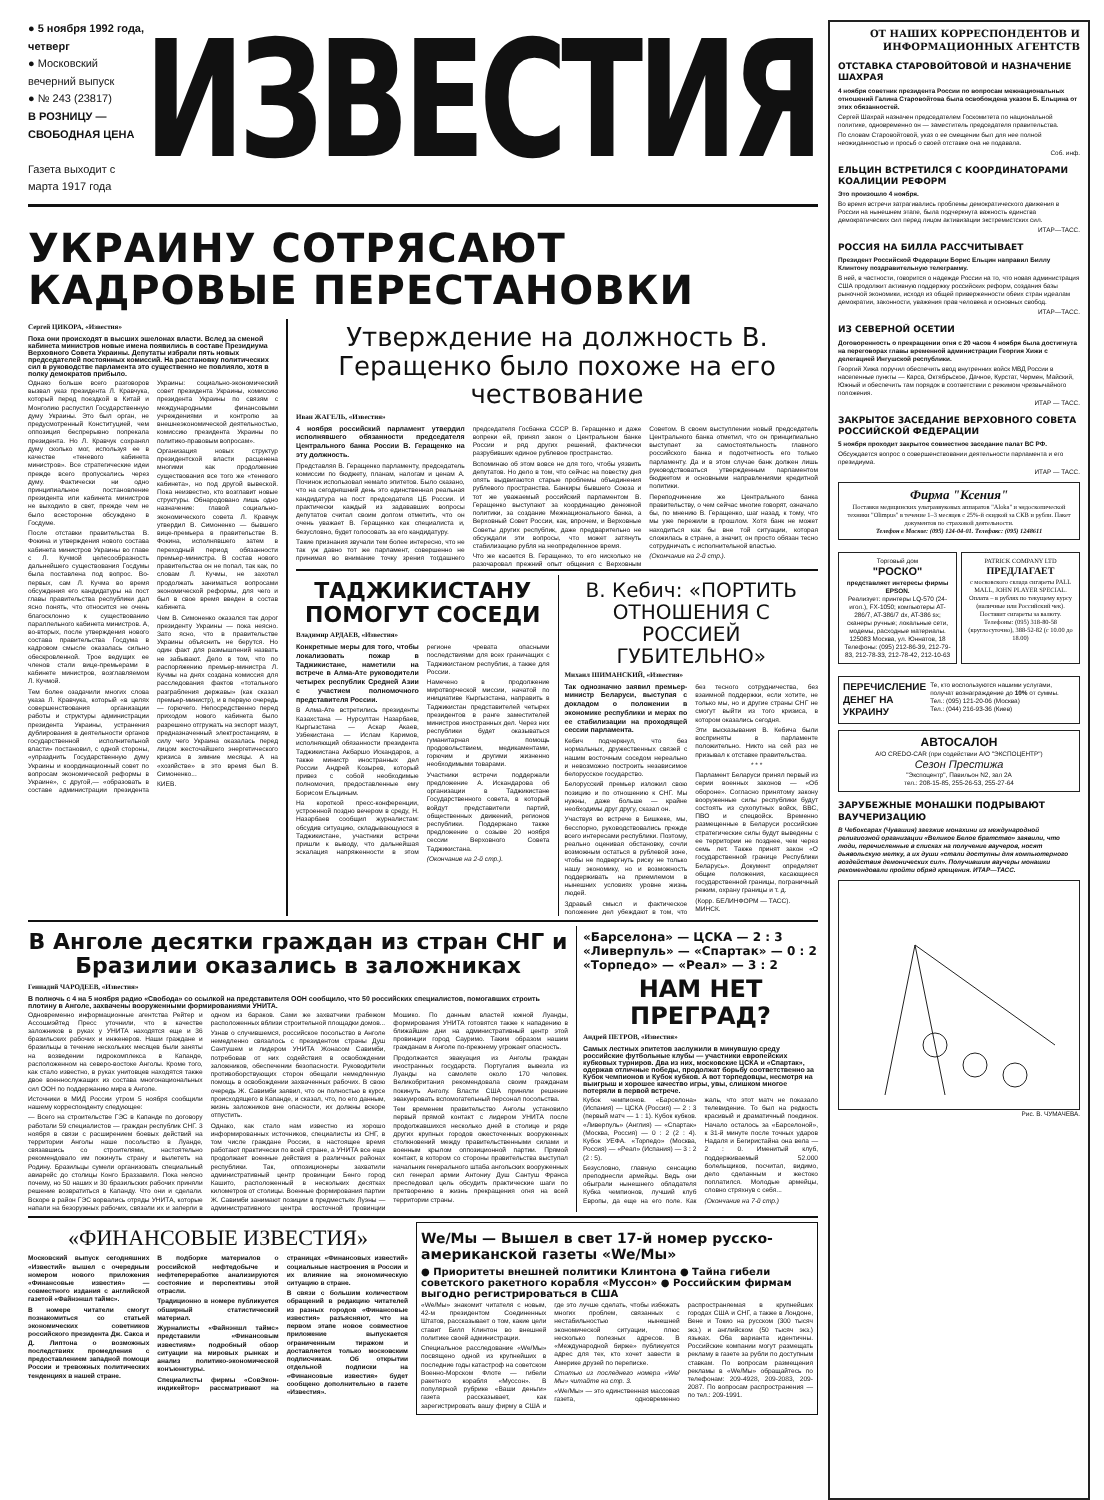● 5 ноября 1992 года, четверг
● Московский вечерний выпуск
● № 243 (23817)
В РОЗНИЦУ — СВОБОДНАЯ ЦЕНА
Газета выходит с марта 1917 года
ИЗВЕСТИЯ
УКРАИНУ СОТРЯСАЮТ
КАДРОВЫЕ ПЕРЕСТАНОВКИ
Сергей ЦИКОРА, «Известия»
Пока они происходят в высших эшелонах власти. Вслед за сменой кабинета министров новые имена появились в составе Президиума Верховного Совета Украины. Депутаты избрали пять новых председателей постоянных комиссий. На расстановку политических сил в руководстве парламента это существенно не повлияло, хотя в полку демократов прибыло.
Однако больше всего разговоров вызвал указ президента Л. Кравчука, который перед поездкой в Китай и Монголию распустил Государственную думу Украины. Это был орган, не предусмотренный Конституцией, чем оппозиция беспрерывно попрекала президента. Но Л. Кравчук сохранял думу сколько мог, используя ее в качестве «теневого кабинета министров». Все стратегические идеи прежде всего пропускались через думу. Фактически ни одно принципиальное постановление президента или кабинета министров не выходило в свет, прежде чем не было всесторонне обсуждено в Госдуме.
После отставки правительства В. Фокина и утверждения нового состава кабинета министров Украины во главе с Л. Кучмой целесообразность дальнейшего существования Госдумы была поставлена под вопрос. Во-первых, сам Л. Кучма во время обсуждения его кандидатуры на пост главы правительства республики дал ясно понять, что относится не очень благосклонно к существованию параллельного кабинета министров. А, во-вторых, после утверждения нового состава правительства Госдума в кадровом смысле оказалась сильно обескровленной. Трое ведущих ее членов стали вице-премьерами в кабинете министров, возглавляемом Л. Кучмой.
Тем более озадачили многих слова указа Л. Кравчука, который «в целях совершенствования организации работы и структуры администрации президента Украины, устранения дублирования в деятельности органов государственной исполнительной власти» постановил, с одной стороны, «упразднить Государственную думу Украины и координационный совет по вопросам экономической реформы в Украине», с другой,— «образовать в составе администрации президента Украины: социально-экономический совет президента Украины, комиссию президента Украины по связям с международными финансовыми учреждениями и контролю за внешнеэкономической деятельностью, комиссию президента Украины по политико-правовым вопросам».
Организация новых структур президентской власти расценена многими как продолжение существования все того же «теневого кабинета», но под другой вывеской. Пока неизвестно, кто возглавит новые структуры. Обнародовано лишь одно назначение: главой социально-экономического совета Л. Кравчук утвердил В. Симоненко — бывшего вице-премьера в правительстве В. Фокина, исполнявшего затем в переходный период обязанности премьер-министра. В состав нового правительства он не попал, так как, по словам Л. Кучмы, не захотел продолжать заниматься вопросами экономической реформы, для чего и был в свое время введен в состав кабинета.
Чем В. Симоненко оказался так дорог президенту Украины — пока неясно. Зато ясно, что в правительстве Украины объяснить не берутся. Но один факт для размышлений назвать не забывают. Дело в том, что по распоряжению премьер-министра Л. Кучмы на днях создана комиссия для расследования фактов «тотального разграбления державы» (как сказал премьер-министр), и в первую очередь — горючего. Непосредственно перед приходом нового кабинета было разрешено отгружать на экспорт мазут, предназначенный электростанциям, в силу чего Украина оказалась перед лицом жесточайшего энергетического кризиса в зимние месяцы. А на «хозяйстве» в это время был В. Симоненко...
КИЕВ.
Утверждение на должность В. Геращенко было похоже на его чествование
Иван ЖАГЕЛЬ, «Известия»
4 ноября российский парламент утвердил исполнявшего обязанности председателя Центрального банка России В. Геращенко на эту должность.
Представляя В. Геращенко парламенту, председатель комиссии по бюджету, планам, налогам и ценам А. Починок использовал немало эпитетов. Было сказано, что на сегодняшний день это единственная реальная кандидатура на пост председателя ЦБ России. И практически каждый из задававших вопросы депутатов считал своим долгом отметить, что он очень уважает В. Геращенко как специалиста и, безусловно, будет голосовать за его кандидатуру.
Такие признания звучали тем более интересно, что не так уж давно тот же парламент, совершенно не принимая во внимание точку зрения тогдашнего председателя Госбанка СССР В. Геращенко и даже вопреки ей, принял закон о Центральном банке России и ряд других решений, фактически разрубивших единое рублевое пространство.
Вспоминаю об этом вовсе не для того, чтобы уязвить депутатов. Но дело в том, что сейчас на повестку дня опять выдвигаются старые проблемы объединения рублевого пространства. Банкиры бывшего Союза и тот же уважаемый российский парламентом В. Геращенко выступают за координацию денежной политики, за создание Межнационального банка, а Верховный Совет России, как, впрочем, и Верховные Советы других республик, даже предварительно не обсуждали эти вопросы, что может затянуть стабилизацию рубля на неопределенное время.
Что же касается В. Геращенко, то его нисколько не разочаровал прежний опыт общения с Верховным Советом. В своем выступлении новый председатель Центрального банка отметил, что он принципиально выступает за самостоятельность главного российского банка и подотчетность его только парламенту. Да и в этом случае банк должен лишь руководствоваться утвержденным парламентом бюджетом и основными направлениями кредитной политики.
Переподчинение же Центрального банка правительству, о чем сейчас многие говорят, означало бы, по мнению В. Геращенко, шаг назад, к тому, что мы уже пережили в прошлом. Хотя банк не может находиться как бы вне той ситуации, которая сложилась в стране, а значит, он просто обязан тесно сотрудничать с исполнительной властью.
(Окончание на 2-й стр.).
ТАДЖИКИСТАНУ ПОМОГУТ СОСЕДИ
Владимир АРДАЕВ, «Известия»
Конкретные меры для того, чтобы локализовать пожар в Таджикистане, наметили на встрече в Алма-Ате руководители четырех республик Средней Азии с участием полномочного представителя России.
В Алма-Ате встретились президенты Казахстана — Нурсултан Назарбаев, Кыргызстана — Аскар Акаев, Узбекистана — Ислам Каримов, исполняющий обязанности президента Таджикистана Акбаршо Искандаров, а также министр иностранных дел России Андрей Козырев, который привез с собой необходимые полномочия, предоставленные ему Борисом Ельциным.
На короткой пресс-конференции, устроенной поздно вечером в среду, Н. Назарбаев сообщил журналистам: обсудив ситуацию, складывающуюся в Таджикистане, участники встречи пришли к выводу, что дальнейшая эскалация напряженности в этом регионе чревата опасными последствиями для всех граничащих с Таджикистаном республик, а также для России.
Намечено в продолжение миротворческой миссии, начатой по инициативе Кыргызстана, направить в Таджикистан представителей четырех президентов в ранге заместителей министров иностранных дел. Через них республики будет оказываться гуманитарная помощь продовольствием, медикаментами, горючим и другими жизненно необходимыми товарами.
Участники встречи поддержали предложение А. Искандарова об организации в Таджикистане Государственного совета, в который войдут представители партий, общественных движений, регионов республики. Поддержано также предложение о созыве 20 ноября сессии Верховного Совета Таджикистана.
(Окончание на 2-й стр.).
В. Кебич: «ПОРТИТЬ ОТНОШЕНИЯ С РОССИЕЙ ГУБИТЕЛЬНО»
Михаил ШИМАНСКИЙ, «Известия»
Так однозначно заявил премьер-министр Беларуси, выступая с докладом о положении в экономике республики и мерах по ее стабилизации на проходящей сессии парламента.
Кебич подчеркнул, что без нормальных, дружественных связей с нашим восточным соседом нереально и невозможно построить независимое белорусское государство.
Белорусский премьер изложил свою позицию и по отношению к СНГ. Мы нужны, даже больше — крайне необходимы друг другу, сказал он.
Участвуя во встрече в Бишкеке, мы, бесспорно, руководствовались прежде всего интересами республики. Поэтому, реально оценивая обстановку, сочли возможным остаться в рублевой зоне, чтобы не подвергнуть риску не только нашу экономику, но и возможность поддерживать на приемлемом в нынешних условиях уровне жизнь людей.
Здравый смысл и фактическое положение дел убеждают в том, что без тесного сотрудничества, без взаимной поддержки, если хотите, не только мы, но и другие страны СНГ не смогут выйти из того кризиса, в котором оказались сегодня.
Эти высказывания В. Кебича были восприняты в парламенте положительно. Никто на сей раз не призывал к отставке правительства.
* * *
Парламент Беларуси принял первый из серии военных законов — «Об обороне». Согласно принятому закону вооруженные силы республики будут состоять из сухопутных войск, ВВС, ПВО и спецвойск. Временно размещенные в Беларуси российские стратегические силы будут выведены с ее территории не позднее, чем через семь лет. Также принят закон «О государственной границе Республики Беларусь». Документ определяет общие положения, касающиеся государственной границы, пограничный режим, охрану границы и т. д.
(Корр. БЕЛИНФОРМ — ТАСС).
МИНСК.
В Анголе десятки граждан из стран СНГ и Бразилии оказались в заложниках
Геннадий ЧАРОДЕЕВ, «Известия»
В полночь с 4 на 5 ноября радио «Свобода» со ссылкой на представителя ООН сообщило, что 50 российских специалистов, помогавших строить плотину в Анголе, захвачены вооруженными формированиями УНИТА.
Одновременно информационные агентства Рейтер и Ассошиэйтед Пресс уточнили, что в качестве заложников в руках у УНИТА находятся еще и 36 бразильских рабочих и инженеров. Наши граждане и бразильцы в течение нескольких месяцев были заняты на возведении гидрокомплекса в Капанде, расположенном на северо-востоке Анголы. Кроме того, как стало известно, в руках унитовцев находятся также двое военнослужащих из состава многонациональных сил ООН по поддержанию мира в Анголе.
Источники в МИД России утром 5 ноября сообщили нашему корреспонденту следующее:
— Всего на строительстве ГЭС в Капанде по договору работали 59 специалистов — граждан республик СНГ. 3 ноября в связи с расширением боевых действий на территории Анголы наше посольство в Луанде, связавшись со строителями, настоятельно рекомендовало им покинуть страну и вылететь на Родину. Бразильцы сумели организовать специальный авиарейс до столицы Конго Браззавиля. Пока неясно почему, но 50 наших и 30 бразильских рабочих приняли решение возвратиться в Капанду. Что они и сделали. Вскоре в район ГЭС ворвались отряды УНИТА, которые напали на безоружных рабочих, связали их и заперли в одном из бараков. Сами же захватчики грабежом расположенных вблизи строительной площадки домов...
Узнав о случившемся, российское посольство в Анголе немедленно связалось с президентом страны Душ Сантушем и лидером УНИТА Жонасом Савимби, потребовав от них содействия в освобождении заложников, обеспечении безопасности. Руководители противоборствующих сторон обещали немедленную помощь в освобождении захваченных рабочих. В свою очередь Ж. Савимби заявил, что он полностью в курсе происходящего в Капанде, и сказал, что, по его данным, жизнь заложников вне опасности, их должны вскоре отпустить.
Однако, как стало нам известно из хорошо информированных источников, специалисты из СНГ, в том числе граждане России, в настоящее время работают практически по всей стране, а УНИТА все еще продолжает военные действия в различных районах республики. Так, оппозиционеры захватили административный центр провинции Бенго город Кашито, расположенный в нескольких десятках километров от столицы. Военные формирования партии Ж. Савимби занимают позиции в предместьях Луэны — административного центра восточной провинции Мошико. По данным властей южной Луанды, формирования УНИТА готовятся также к нападению в ближайшие дни на административный центр этой провинции город Сауримо. Таким образом нашим гражданам в Анголе по-прежнему угрожает опасность.
Продолжается эвакуация из Анголы граждан иностранных государств. Португалия вывезла из Луанды на самолете около 170 человек. Великобритания рекомендовала своим гражданам покинуть Анголу. Власти США приняли решение эвакуировать вспомогательный персонал посольства.
Тем временем правительство Анголы установило первый прямой контакт с лидером УНИТА после продолжавшихся несколько дней в столице и ряде других крупных городов ожесточенных вооруженных столкновений между правительственными силами и военным крылом оппозиционной партии. Прямой контакт, в котором со стороны правительства выступал начальник генерального штаба ангольских вооруженных сил генерал армии Антониу Душ Сантуш Франса преследовал цель обсудить практические шаги по претворению в жизнь прекращения огня на всей территории страны.
«Барселона» — ЦСКА — 2 : 3
«Ливерпуль» — «Спартак» — 0 : 2
«Торпедо» — «Реал» — 3 : 2
НАМ НЕТ ПРЕГРАД?
Андрей ПЕТРОВ, «Известия»
Самых лестных эпитетов заслужили в минувшую среду российские футбольные клубы — участники европейских кубковых турниров. Два из них, московские ЦСКА и «Спартак», одержав отличные победы, продолжат борьбу соответственно за Кубок чемпионов и Кубок кубков. А вот торпедовцы, несмотря на выигрыш и хорошее качество игры, увы, слишком многое потеряли в первой встрече.
Кубок чемпионов. «Барселона» (Испания) — ЦСКА (Россия) — 2 : 3 (первый матч — 1 : 1). Кубок кубков. «Ливерпуль» (Англия) — «Спартак» (Москва, Россия) — 0 : 2 (2 : 4). Кубок УЕФА. «Торпедо» (Москва, Россия) — «Реал» (Испания) — 3 : 2 (2 : 5).
Безусловно, главную сенсацию преподнесли армейцы. Ведь они обыграли нынешнего обладателя Кубка чемпионов, лучший клуб Европы, да еще на его поле. Как жаль, что этот матч не показало телевидение. То был на редкость красивый и драматичный поединок. Начало осталось за «Барселоной», к 31-й минуте после точных ударов Надаля и Бегиристайна она вела — 2 : 0. Именитый клуб, поддерживаемый 52.000 болельщиков, посчитал, видимо, дело сделанным и жестоко поплатился. Молодые армейцы, словно стряхнув с себя...
(Окончание на 7-й стр.)
«ФИНАНСОВЫЕ ИЗВЕСТИЯ»
Московский выпуск сегодняшних «Известий» вышел с очередным номером нового приложения «Финансовые известия» — совместного издания с английской газетой «Файнэншл таймс».
В номере читатели смогут познакомиться со статьей экономических советников российского президента Дж. Сакса и Д. Липтона о возможных последствиях промедления с предоставлением западной помощи России и тревожных политических тенденциях в нашей стране.
В подборке материалов о российской нефтедобыче и нефтепереработке анализируются состояние и перспективы этой отрасли.
Традиционно в номере публикуется обширный статистический материал.
Журналисты «Файнэншл таймс» представили «Финансовым известиям» подробный обзор ситуации на мировых рынках и анализ политико-экономической конъюнктуры.
Специалисты фирмы «СовЭкон-индикейтор» рассматривают на страницах «Финансовых известий» социальные настроения в России и их влияние на экономическую ситуацию в стране.
В связи с большим количеством обращений в редакцию читателей из разных городов «Финансовые известия» разъясняют, что на первом этапе новое совместное приложение выпускается ограниченным тиражом и доставляется только московским подписчикам. Об открытии отдельной подписки на «Финансовые известия» будет сообщено дополнительно в газете «Известия».
We/Мы — Вышел в свет 17-й номер русско-американской газеты «We/Мы»
● Приоритеты внешней политики Клинтона ● Тайна гибели советского ракетного корабля «Муссон» ● Российским фирмам выгодно регистрироваться в США
«We/Мы» знакомит читателя с новым, 42-м президентом Соединенных Штатов, рассказывает о том, какие цели ставит Билл Клинтон во внешней политике своей администрации.
Специальное расследование «We/Мы» посвящено одной из крупнейших в последние годы катастроф на советском Военно-Морском Флоте — гибели ракетного корабля «Муссон». В популярной рубрике «Ваши деньги» газета рассказывает, как зарегистрировать вашу фирму в США и где это лучше сделать, чтобы избежать многих проблем, связанных с нестабильностью нынешней экономической ситуации, плюс несколько полезных адресов. В «Международной бирже» публикуется адрес для тех, кто хочет завести в Америке друзей по переписке.
Статью из последнего номера «We/Мы» читайте на стр. 3.
«We/Мы» — это единственная массовая газета, одновременно распространяемая в крупнейших городах США и СНГ, а также в Лондоне, Вене и Токио на русском (300 тысяч экз.) и английском (50 тысяч экз.) языках. Оба варианта идентичны. Российские компании могут размещать рекламу в газете за рубли по доступным ставкам. По вопросам размещения рекламы в «We/Мы» обращайтесь по телефонам: 209-4928, 209-2083, 209-2087. По вопросам распространения — по тел.: 209-1991.
ОТ НАШИХ КОРРЕСПОНДЕНТОВ И ИНФОРМАЦИОННЫХ АГЕНТСТВ
ОТСТАВКА СТАРОВОЙТОВОЙ И НАЗНАЧЕНИЕ ШАХРАЯ
4 ноября советник президента России по вопросам межнациональных отношений Галина Старовойтова была освобождена указом Б. Ельцина от этих обязанностей.
Сергей Шахрай назначен председателем Госкомитета по национальной политике, одновременно он — заместитель председателя правительства.
По словам Старовойтовой, указ о ее смещении был для нее полной неожиданностью и просьб о своей отставке она не подавала.
Соб. инф.
ЕЛЬЦИН ВСТРЕТИЛСЯ С КООРДИНАТОРАМИ КОАЛИЦИИ РЕФОРМ
Это произошло 4 ноября.
Во время встречи затрагивались проблемы демократического движения в России на нынешнем этапе, была подчеркнута важность единства демократических сил перед лицом активизации экстремистских сил.
ИТАР—ТАСС.
РОССИЯ НА БИЛЛА РАССЧИТЫВАЕТ
Президент Российской Федерации Борис Ельцин направил Биллу Клинтону поздравительную телеграмму.
В ней, в частности, говорится о надежде России на то, что новая администрация США продолжит активную поддержку российских реформ, создания базы рыночной экономики, исходя из общей приверженности обеих стран идеалам демократии, законности, уважения прав человека и основных свобод.
ИТАР—ТАСС.
ИЗ СЕВЕРНОЙ ОСЕТИИ
Договоренность о прекращении огня с 20 часов 4 ноября была достигнута на переговорах главы временной администрации Георгия Хижи с делегацией Ингушской республики.
Георгий Хижа поручил обеспечить ввод внутренних войск МВД России в населенные пункты — Карса, Октябрьское, Дачное, Курстат, Чермен, Майский, Южный и обеспечить там порядок в соответствии с режимом чрезвычайного положения.
ИТАР — ТАСС.
ЗАКРЫТОЕ ЗАСЕДАНИЕ ВЕРХОВНОГО СОВЕТА РОССИЙСКОЙ ФЕДЕРАЦИИ
5 ноября проходит закрытое совместное заседание палат ВС РФ.
Обсуждается вопрос о совершенствовании деятельности парламента и его президиума.
ИТАР — ТАСС.
Фирма "Ксения"
Поставки медицинских ультразвуковых аппаратов "Aloka" и эндоскопической техники "Olimpus" в течение 1–3 месяцев с 25%-й скидкой за СКВ и рубли. Пакет документов по страховой деятельности.
Телефон в Москве: (095) 124-04-01. Телефакс: (095) 1248611
Торговый дом
"РОСКО"
представляет интересы фирмы EPSON.
Реализует: принтеры LQ-570 (24-игол.), FX-1050; компьютеры AT-286/7, AT-386/7 dx, AT-386 sx; сканеры ручные; локальные сети, модемы, расходные материалы.
125083 Москва, ул. Юннатов, 18
Телефоны: (095) 212-86-39, 212-79-83, 212-78-33, 212-78-42, 212-10-63
PATRICK COMPANY LTD
ПРЕДЛАГАЕТ
с московского склада сигареты PALL MALL, JOHN PLAYER SPECIAL.
Оплата – в рублях по текущему курсу (наличные или Российский чек).
Поставит сигареты за валюту.
Телефоны: (095) 318-80-58 (круглосуточно), 388-52-82 (с 10.00 до 18.00)
ПЕРЕЧИСЛЕНИЕ ДЕНЕГ НА УКРАИНУ Те, кто воспользуются нашими услугами, получат вознаграждение до 10% от суммы.
Тел.: (095) 121-20-06 (Москва)
Тел.: (044) 216-93-36 (Киев)
АВТОСАЛОН
А/О CREDO-CAR (при содействии А/О "ЭКСПОЦЕНТР")
Сезон Престижа
"Экспоцентр", Павильон N2, зал 2А
тел.: 208-15-85, 255-26-53, 255-27-64
ЗАРУБЕЖНЫЕ МОНАШКИ ПОДРЫВАЮТ ВАУЧЕРИЗАЦИЮ
В Чебоксарах (Чувашия) заезжие монахини из международной религиозной организации «Великое Белое братство» заявили, что люди, перечисленные в списках на получение ваучеров, носят дьявольскую метку, а их души «стали доступны для компьютерного воздействия демонических сил». Получившим ваучеры монашки рекомендовали пройти обряд крещения. ИТАР—ТАСС.
Рис. В. ЧУМАЧЕВА.